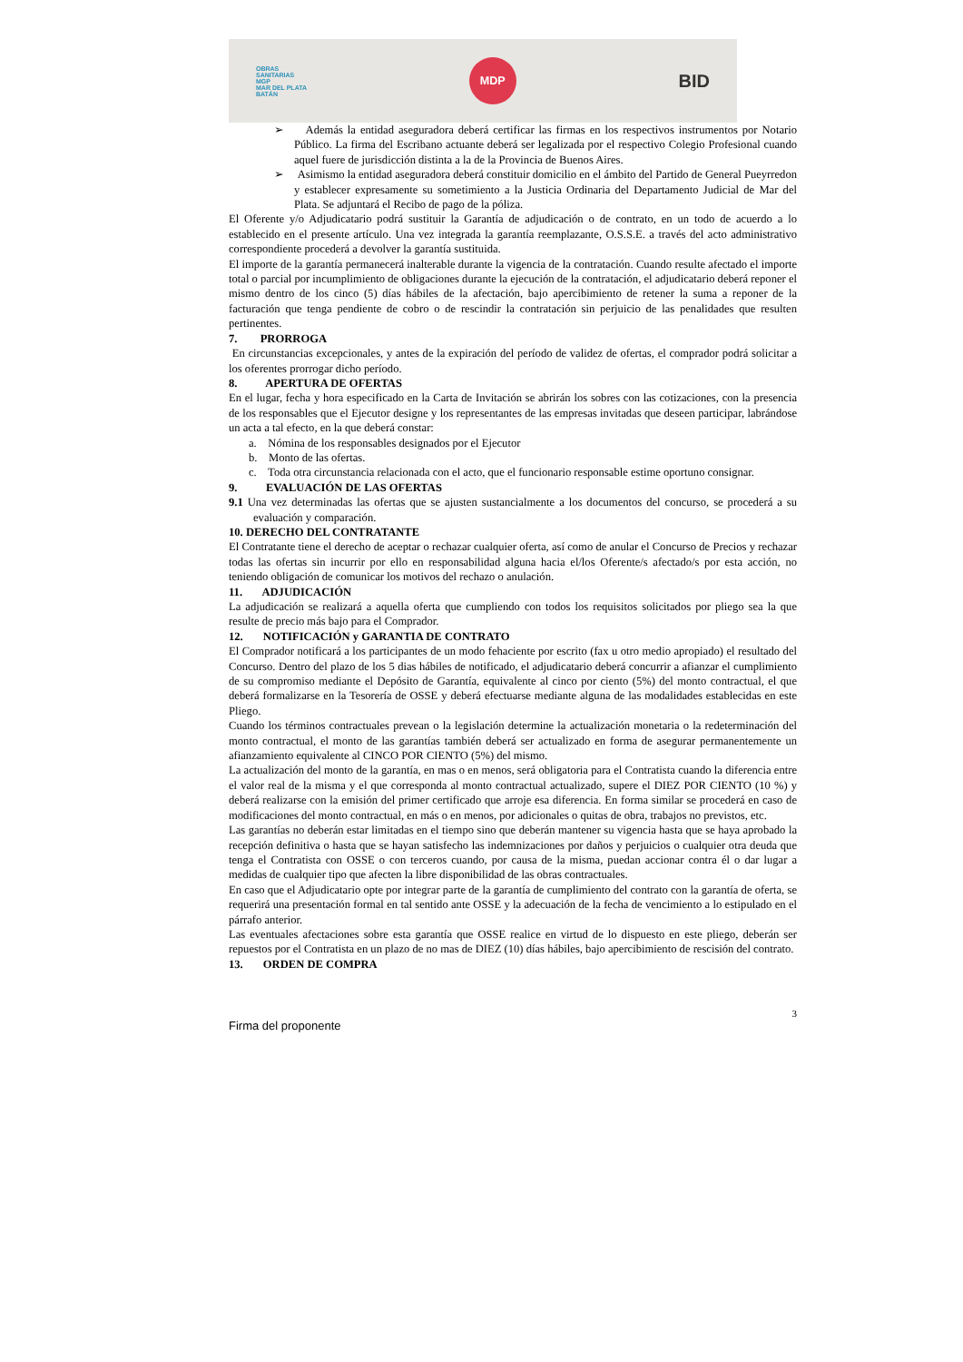OBRAS
SANITARIAS
MGP
MAR DEL PLATA
BATÁN
MDP
BID
➢ Además la entidad aseguradora deberá certificar las firmas en los respectivos instrumentos por Notario Público. La firma del Escribano actuante deberá ser legalizada por el respectivo Colegio Profesional cuando aquel fuere de jurisdicción distinta a la de la Provincia de Buenos Aires.
➢ Asimismo la entidad aseguradora deberá constituir domicilio en el ámbito del Partido de General Pueyrredon y establecer expresamente su sometimiento a la Justicia Ordinaria del Departamento Judicial de Mar del Plata. Se adjuntará el Recibo de pago de la póliza.
El Oferente y/o Adjudicatario podrá sustituir la Garantía de adjudicación o de contrato, en un todo de acuerdo a lo establecido en el presente artículo. Una vez integrada la garantía reemplazante, O.S.S.E. a través del acto administrativo correspondiente procederá a devolver la garantía sustituida.
El importe de la garantía permanecerá inalterable durante la vigencia de la contratación. Cuando resulte afectado el importe total o parcial por incumplimiento de obligaciones durante la ejecución de la contratación, el adjudicatario deberá reponer el mismo dentro de los cinco (5) días hábiles de la afectación, bajo apercibimiento de retener la suma a reponer de la facturación que tenga pendiente de cobro o de rescindir la contratación sin perjuicio de las penalidades que resulten pertinentes.
7. PRORROGA
En circunstancias excepcionales, y antes de la expiración del período de validez de ofertas, el comprador podrá solicitar a los oferentes prorrogar dicho período.
8. APERTURA DE OFERTAS
En el lugar, fecha y hora especificado en la Carta de Invitación se abrirán los sobres con las cotizaciones, con la presencia de los responsables que el Ejecutor designe y los representantes de las empresas invitadas que deseen participar, labrándose un acta a tal efecto, en la que deberá constar:
a. Nómina de los responsables designados por el Ejecutor
b. Monto de las ofertas.
c. Toda otra circunstancia relacionada con el acto, que el funcionario responsable estime oportuno consignar.
9. EVALUACIÓN DE LAS OFERTAS
9.1 Una vez determinadas las ofertas que se ajusten sustancialmente a los documentos del concurso, se procederá a su evaluación y comparación.
10. DERECHO DEL CONTRATANTE
El Contratante tiene el derecho de aceptar o rechazar cualquier oferta, así como de anular el Concurso de Precios y rechazar todas las ofertas sin incurrir por ello en responsabilidad alguna hacia el/los Oferente/s afectado/s por esta acción, no teniendo obligación de comunicar los motivos del rechazo o anulación.
11. ADJUDICACIÓN
La adjudicación se realizará a aquella oferta que cumpliendo con todos los requisitos solicitados por pliego sea la que resulte de precio más bajo para el Comprador.
12. NOTIFICACIÓN y GARANTIA DE CONTRATO
El Comprador notificará a los participantes de un modo fehaciente por escrito (fax u otro medio apropiado) el resultado del Concurso. Dentro del plazo de los 5 dias hábiles de notificado, el adjudicatario deberá concurrir a afianzar el cumplimiento de su compromiso mediante el Depósito de Garantía, equivalente al cinco por ciento (5%) del monto contractual, el que deberá formalizarse en la Tesorería de OSSE y deberá efectuarse mediante alguna de las modalidades establecidas en este Pliego.
Cuando los términos contractuales prevean o la legislación determine la actualización monetaria o la redeterminación del monto contractual, el monto de las garantías también deberá ser actualizado en forma de asegurar permanentemente un afianzamiento equivalente al CINCO POR CIENTO (5%) del mismo.
La actualización del monto de la garantía, en mas o en menos, será obligatoria para el Contratista cuando la diferencia entre el valor real de la misma y el que corresponda al monto contractual actualizado, supere el DIEZ POR CIENTO (10 %) y deberá realizarse con la emisión del primer certificado que arroje esa diferencia. En forma similar se procederá en caso de modificaciones del monto contractual, en más o en menos, por adicionales o quitas de obra, trabajos no previstos, etc.
Las garantías no deberán estar limitadas en el tiempo sino que deberán mantener su vigencia hasta que se haya aprobado la recepción definitiva o hasta que se hayan satisfecho las indemnizaciones por daños y perjuicios o cualquier otra deuda que tenga el Contratista con OSSE o con terceros cuando, por causa de la misma, puedan accionar contra él o dar lugar a medidas de cualquier tipo que afecten la libre disponibilidad de las obras contractuales.
En caso que el Adjudicatario opte por integrar parte de la garantía de cumplimiento del contrato con la garantía de oferta, se requerirá una presentación formal en tal sentido ante OSSE y la adecuación de la fecha de vencimiento a lo estipulado en el párrafo anterior.
Las eventuales afectaciones sobre esta garantía que OSSE realice en virtud de lo dispuesto en este pliego, deberán ser repuestos por el Contratista en un plazo de no mas de DIEZ (10) días hábiles, bajo apercibimiento de rescisión del contrato.
13. ORDEN DE COMPRA
Firma del proponente 3